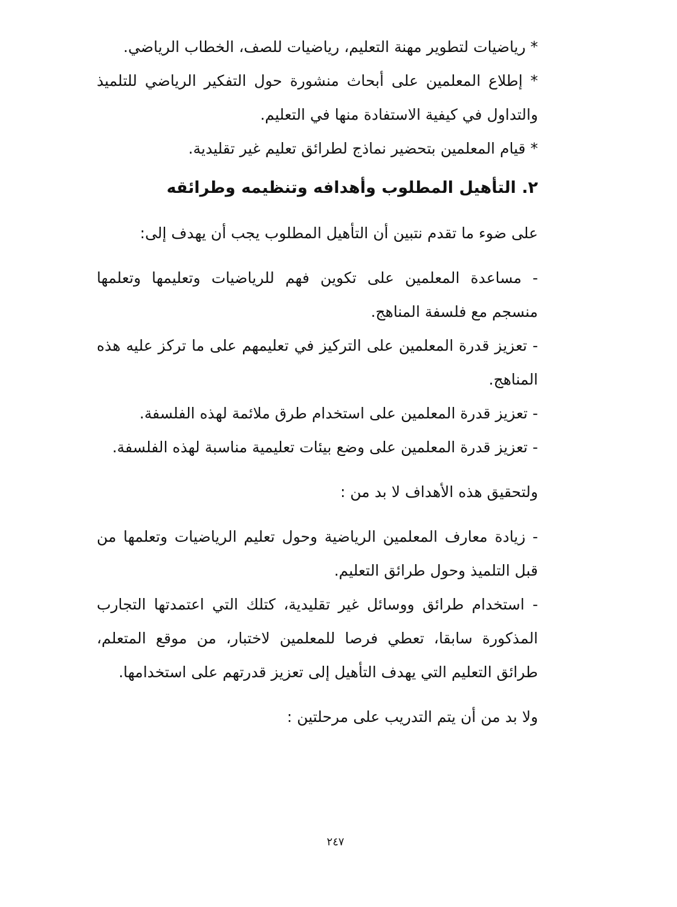* رياضيات لتطوير مهنة التعليم، رياضيات للصف، الخطاب الرياضي.
* إطلاع المعلمين على أبحاث منشورة حول التفكير الرياضي للتلميذ والتداول في كيفية الاستفادة منها في التعليم.
* قيام المعلمين بتحضير نماذج لطرائق تعليم غير تقليدية.
٢. التأهيل المطلوب وأهدافه وتنظيمه وطرائقه
على ضوء ما تقدم نتبين أن التأهيل المطلوب يجب أن يهدف إلى:
- مساعدة المعلمين على تكوين فهم للرياضيات وتعليمها وتعلمها منسجم مع فلسفة المناهج.
- تعزيز قدرة المعلمين على التركيز في تعليمهم على ما تركز عليه هذه المناهج.
- تعزيز قدرة المعلمين على استخدام طرق ملائمة لهذه الفلسفة.
- تعزيز قدرة المعلمين على وضع بيئات تعليمية مناسبة لهذه الفلسفة.
ولتحقيق هذه الأهداف لا بد من :
- زيادة معارف المعلمين الرياضية وحول تعليم الرياضيات وتعلمها من قبل التلميذ وحول طرائق التعليم.
- استخدام طرائق ووسائل غير تقليدية، كتلك التي اعتمدتها التجارب المذكورة سابقا، تعطي فرصا للمعلمين لاختبار، من موقع المتعلم، طرائق التعليم التي يهدف التأهيل إلى تعزيز قدرتهم على استخدامها.
ولا بد من أن يتم التدريب على مرحلتين :
٢٤٧